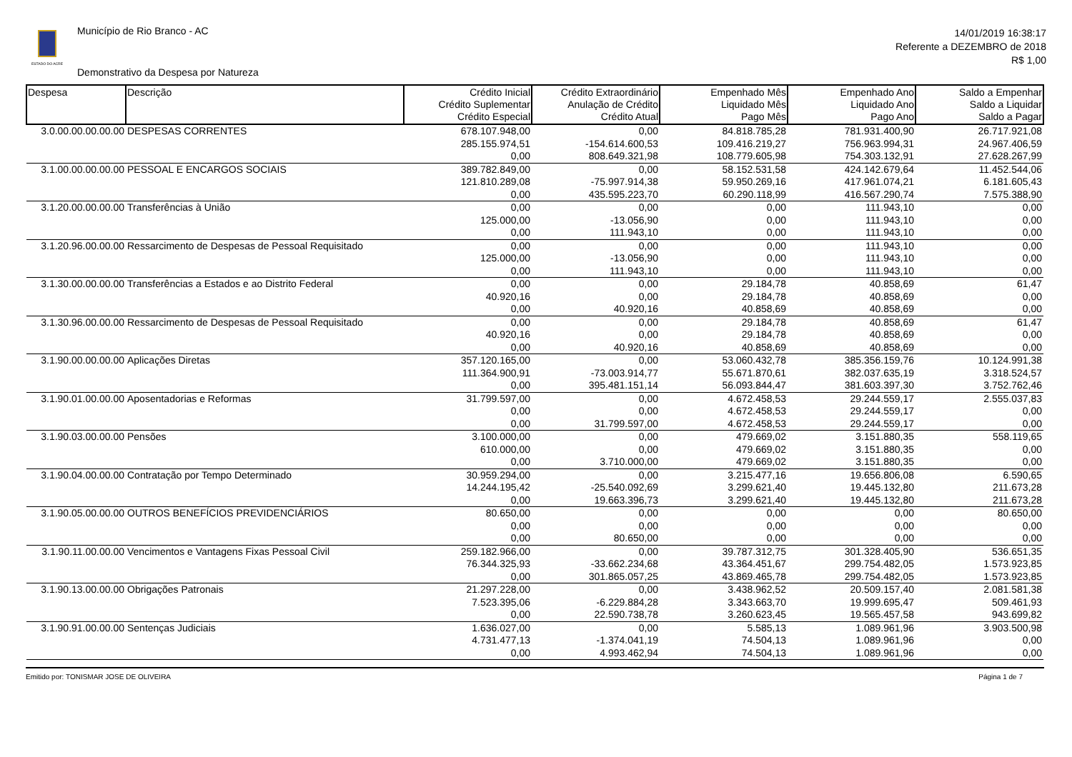ESTADO DO ACRE
Município de Rio Branco - AC
Demonstrativo da Despesa por Natureza
14/01/2019 16:38:17
Referente a DEZEMBRO de 2018
R$ 1,00
| Despesa | Descrição | Crédito Inicial Crédito Suplementar Crédito Especial | Crédito Extraordinário Anulação de Crédito Crédito Atual | Empenhado Mês Liquidado Mês Pago Mês | Empenhado Ano Liquidado Ano Pago Ano | Saldo a Empenhar Saldo a Liquidar Saldo a Pagar |
| --- | --- | --- | --- | --- | --- | --- |
| 3.0.00.00.00.00.00 | DESPESAS CORRENTES | 678.107.948,00 285.155.974,51 0,00 | 0,00 -154.614.600,53 808.649.321,98 | 84.818.785,28 109.416.219,27 108.779.605,98 | 781.931.400,90 756.963.994,31 754.303.132,91 | 26.717.921,08 24.967.406,59 27.628.267,99 |
| 3.1.00.00.00.00.00 | PESSOAL E ENCARGOS SOCIAIS | 389.782.849,00 121.810.289,08 0,00 | 0,00 -75.997.914,38 435.595.223,70 | 58.152.531,58 59.950.269,16 60.290.118,99 | 424.142.679,64 417.961.074,21 416.567.290,74 | 11.452.544,06 6.181.605,43 7.575.388,90 |
| 3.1.20.00.00.00.00 | Transferências à União | 0,00 125.000,00 0,00 | 0,00 -13.056,90 111.943,10 | 0,00 0,00 0,00 | 111.943,10 111.943,10 111.943,10 | 0,00 0,00 0,00 |
| 3.1.20.96.00.00.00 | Ressarcimento de Despesas de Pessoal Requisitado | 0,00 125.000,00 0,00 | 0,00 -13.056,90 111.943,10 | 0,00 0,00 0,00 | 111.943,10 111.943,10 111.943,10 | 0,00 0,00 0,00 |
| 3.1.30.00.00.00.00 | Transferências a Estados e ao Distrito Federal | 0,00 40.920,16 0,00 | 0,00 0,00 40.920,16 | 29.184,78 29.184,78 40.858,69 | 40.858,69 40.858,69 40.858,69 | 61,47 0,00 0,00 |
| 3.1.30.96.00.00.00 | Ressarcimento de Despesas de Pessoal Requisitado | 0,00 40.920,16 0,00 | 0,00 0,00 40.920,16 | 29.184,78 29.184,78 40.858,69 | 40.858,69 40.858,69 40.858,69 | 61,47 0,00 0,00 |
| 3.1.90.00.00.00.00 | Aplicações Diretas | 357.120.165,00 111.364.900,91 0,00 | 0,00 -73.003.914,77 395.481.151,14 | 53.060.432,78 55.671.870,61 56.093.844,47 | 385.356.159,76 382.037.635,19 381.603.397,30 | 10.124.991,38 3.318.524,57 3.752.762,46 |
| 3.1.90.01.00.00.00 | Aposentadorias e Reformas | 31.799.597,00 0,00 0,00 | 0,00 0,00 31.799.597,00 | 4.672.458,53 4.672.458,53 4.672.458,53 | 29.244.559,17 29.244.559,17 29.244.559,17 | 2.555.037,83 0,00 0,00 |
| 3.1.90.03.00.00.00 | Pensões | 3.100.000,00 610.000,00 0,00 | 0,00 0,00 3.710.000,00 | 479.669,02 479.669,02 479.669,02 | 3.151.880,35 3.151.880,35 3.151.880,35 | 558.119,65 0,00 0,00 |
| 3.1.90.04.00.00.00 | Contratação por Tempo Determinado | 30.959.294,00 14.244.195,42 0,00 | 0,00 -25.540.092,69 19.663.396,73 | 3.215.477,16 3.299.621,40 3.299.621,40 | 19.656.806,08 19.445.132,80 19.445.132,80 | 6.590,65 211.673,28 211.673,28 |
| 3.1.90.05.00.00.00 | OUTROS BENEFÍCIOS PREVIDENCIÁRIOS | 80.650,00 0,00 0,00 | 0,00 0,00 80.650,00 | 0,00 0,00 0,00 | 0,00 0,00 0,00 | 80.650,00 0,00 0,00 |
| 3.1.90.11.00.00.00 | Vencimentos e Vantagens Fixas Pessoal Civil | 259.182.966,00 76.344.325,93 0,00 | 0,00 -33.662.234,68 301.865.057,25 | 39.787.312,75 43.364.451,67 43.869.465,78 | 301.328.405,90 299.754.482,05 299.754.482,05 | 536.651,35 1.573.923,85 1.573.923,85 |
| 3.1.90.13.00.00.00 | Obrigações Patronais | 21.297.228,00 7.523.395,06 0,00 | 0,00 -6.229.884,28 22.590.738,78 | 3.438.962,52 3.343.663,70 3.260.623,45 | 20.509.157,40 19.999.695,47 19.565.457,58 | 2.081.581,38 509.461,93 943.699,82 |
| 3.1.90.91.00.00.00 | Sentenças Judiciais | 1.636.027,00 4.731.477,13 0,00 | 0,00 -1.374.041,19 4.993.462,94 | 5.585,13 74.504,13 74.504,13 | 1.089.961,96 1.089.961,96 1.089.961,96 | 3.903.500,98 0,00 0,00 |
Emitido por: TONISMAR JOSE DE OLIVEIRA Página 1 de 7